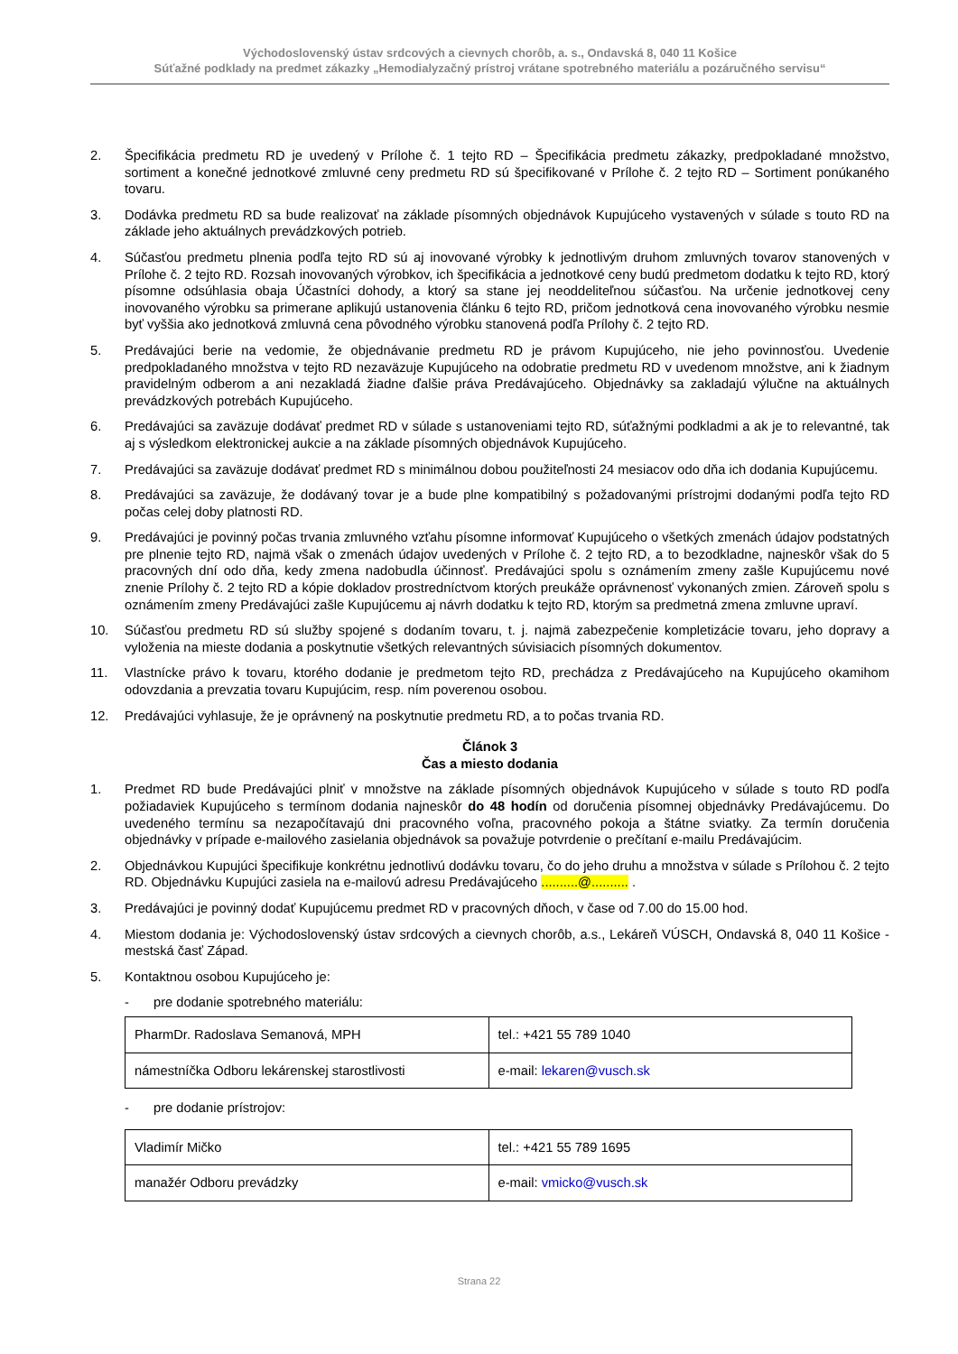Východoslovenský ústav srdcových a cievnych chorôb, a. s., Ondavská 8, 040 11 Košice
Súťažné podklady na predmet zákazky „Hemodialyzačný prístroj vrátane spotrebného materiálu a pozáručného servisu“
2. Špecifikácia predmetu RD je uvedený v Prílohe č. 1 tejto RD – Špecifikácia predmetu zákazky, predpokladané množstvo, sortiment a konečné jednotkové zmluvné ceny predmetu RD sú špecifikované v Prílohe č. 2 tejto RD – Sortiment ponúkaného tovaru.
3. Dodávka predmetu RD sa bude realizovať na základe písomných objednávok Kupujúceho vystavených v súlade s touto RD na základe jeho aktuálnych prevádzkových potrieb.
4. Súčasťou predmetu plnenia podľa tejto RD sú aj inovované výrobky k jednotlivým druhom zmluvných tovarov stanovených v Prílohe č. 2 tejto RD. Rozsah inovovaných výrobkov, ich špecifikácia a jednotkové ceny budú predmetom dodatku k tejto RD, ktorý písomne odsúhlasia obaja Účastníci dohody, a ktorý sa stane jej neoddeliteľnou súčasťou. Na určenie jednotkovej ceny inovovaného výrobku sa primerane aplikujú ustanovenia článku 6 tejto RD, pričom jednotková cena inovovaného výrobku nesmie byť vyššia ako jednotková zmluvná cena pôvodného výrobku stanovená podľa Prílohy č. 2 tejto RD.
5. Predávajúci berie na vedomie, že objednávanie predmetu RD je právom Kupujúceho, nie jeho povinnosťou. Uvedenie predpokladaného množstva v tejto RD nezaväzuje Kupujúceho na odobratie predmetu RD v uvedenom množstve, ani k žiadnym pravidelným odberom a ani nezakladá žiadne ďalšie práva Predávajúceho. Objednávky sa zakladajú výlučne na aktuálnych prevádzkových potrebách Kupujúceho.
6. Predávajúci sa zaväzuje dodávať predmet RD v súlade s ustanoveniami tejto RD, súťažnými podkladmi a ak je to relevantné, tak aj s výsledkom elektronickej aukcie a na základe písomných objednávok Kupujúceho.
7. Predávajúci sa zaväzuje dodávať predmet RD s minimálnou dobou použiteľnosti 24 mesiacov odo dňa ich dodania Kupujúcemu.
8. Predávajúci sa zaväzuje, že dodávaný tovar je a bude plne kompatibilný s požadovanými prístrojmi dodanými podľa tejto RD počas celej doby platnosti RD.
9. Predávajúci je povinný počas trvania zmluvného vzťahu písomne informovať Kupujúceho o všetkých zmenách údajov podstatných pre plnenie tejto RD, najmä však o zmenách údajov uvedených v Prílohe č. 2 tejto RD, a to bezodkladne, najneskôr však do 5 pracovných dní odo dňa, kedy zmena nadobudla účinnosť. Predávajúci spolu s oznámením zmeny zašle Kupujúcemu nové znenie Prílohy č. 2 tejto RD a kópie dokladov prostredníctvom ktorých preukáže oprávnenosť vykonaných zmien. Zároveň spolu s oznámením zmeny Predávajúci zašle Kupujúcemu aj návrh dodatku k tejto RD, ktorým sa predmetná zmena zmluvne upraví.
10. Súčasťou predmetu RD sú služby spojené s dodaním tovaru, t. j. najmä zabezpečenie kompletizácie tovaru, jeho dopravy a vyloženia na mieste dodania a poskytnutie všetkých relevantných súvisiacich písomných dokumentov.
11. Vlastnícke právo k tovaru, ktorého dodanie je predmetom tejto RD, prechádza z Predávajúceho na Kupujúceho okamihom odovzdania a prevzatia tovaru Kupujúcim, resp. ním poverenou osobou.
12. Predávajúci vyhlasuje, že je oprávnený na poskytnutie predmetu RD, a to počas trvania RD.
Článok 3
Čas a miesto dodania
1. Predmet RD bude Predávajúci plniť v množstve na základe písomných objednávok Kupujúceho v súlade s touto RD podľa požiadaviek Kupujúceho s termínom dodania najneskôr do 48 hodín od doručenia písomnej objednávky Predávajúcemu. Do uvedeného termínu sa nezapočítavajú dni pracovného voľna, pracovného pokoja a štátne sviatky. Za termín doručenia objednávky v prípade e-mailového zasielania objednávok sa považuje potvrdenie o prečítaní e-mailu Predávajúcim.
2. Objednávkou Kupujúci špecifikuje konkrétnu jednotlivú dodávku tovaru, čo do jeho druhu a množstva v súlade s Prílohou č. 2 tejto RD. Objednávku Kupujúci zasiela na e-mailovú adresu Predávajúceho ..........@.......... .
3. Predávajúci je povinný dodať Kupujúcemu predmet RD v pracovných dňoch, v čase od 7.00 do 15.00 hod.
4. Miestom dodania je: Východoslovenský ústav srdcových a cievnych chorôb, a.s., Lekáreň VÚSCH, Ondavská 8, 040 11 Košice - mestská časť Západ.
5. Kontaktnou osobou Kupujúceho je:
- pre dodanie spotrebného materiálu:
| PharmDr. Radoslava Semanová, MPH | tel.: +421 55 789 1040 |
| námestníčka Odboru lekárenskej starostlivosti | e-mail: lekaren@vusch.sk |
- pre dodanie prístrojov:
| Vladimír Mičko | tel.: +421 55 789 1695 |
| manažér Odboru prevádzky | e-mail: vmicko@vusch.sk |
Strana 22